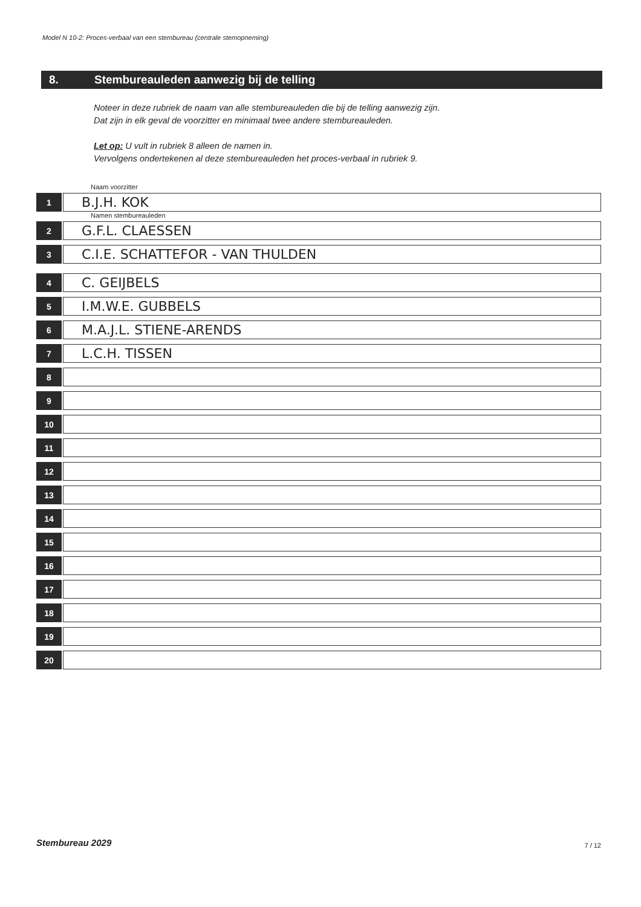Model N 10-2: Proces-verbaal van een stembureau (centrale stemopneming)
8. Stembureauleden aanwezig bij de telling
Noteer in deze rubriek de naam van alle stembureauleden die bij de telling aanwezig zijn.
Dat zijn in elk geval de voorzitter en minimaal twee andere stembureauleden.
Let op: U vult in rubriek 8 alleen de namen in.
Vervolgens ondertekenen al deze stembureauleden het proces-verbaal in rubriek 9.
Naam voorzitter
1
B.J.H. KOK
Namen stembureauleden
2
G.F.L. CLAESSEN
3
C.I.E. SCHATTEFOR - VAN THULDEN
4
C. GEIJBELS
5
I.M.W.E. GUBBELS
6
M.A.J.L. STIENE-ARENDS
7
L.C.H. TISSEN
8
9
10
11
12
13
14
15
16
17
18
19
20
Stembureau 2029 7 / 12